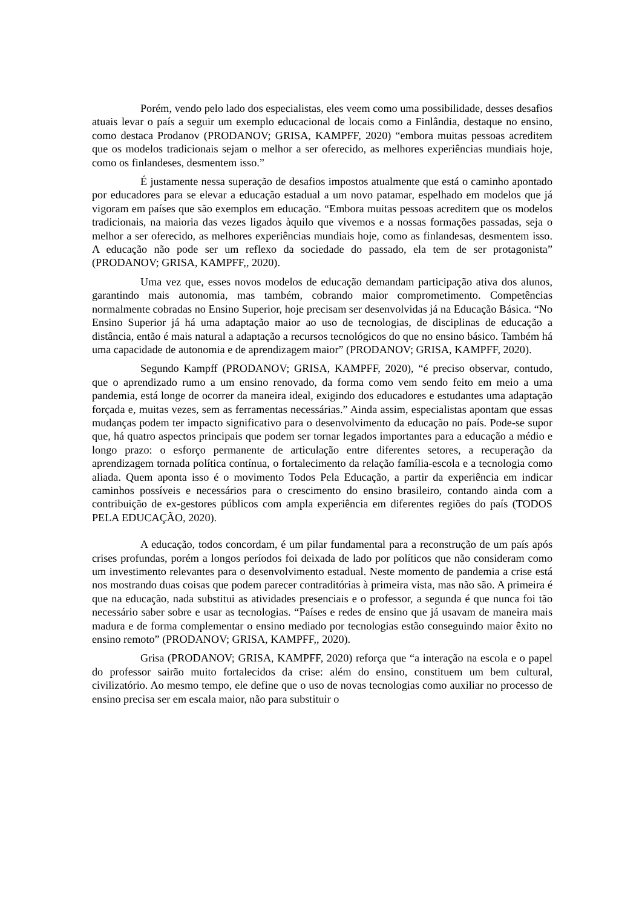Porém, vendo pelo lado dos especialistas, eles veem como uma possibilidade, desses desafios atuais levar o país a seguir um exemplo educacional de locais como a Finlândia, destaque no ensino, como destaca Prodanov (PRODANOV; GRISA, KAMPFF, 2020) “embora muitas pessoas acreditem que os modelos tradicionais sejam o melhor a ser oferecido, as melhores experiências mundiais hoje, como os finlandeses, desmentem isso.”
É justamente nessa superação de desafios impostos atualmente que está o caminho apontado por educadores para se elevar a educação estadual a um novo patamar, espelhado em modelos que já vigoram em países que são exemplos em educação. “Embora muitas pessoas acreditem que os modelos tradicionais, na maioria das vezes ligados àquilo que vivemos e a nossas formações passadas, seja o melhor a ser oferecido, as melhores experiências mundiais hoje, como as finlandesas, desmentem isso. A educação não pode ser um reflexo da sociedade do passado, ela tem de ser protagonista” (PRODANOV; GRISA, KAMPFF,, 2020).
Uma vez que, esses novos modelos de educação demandam participação ativa dos alunos, garantindo mais autonomia, mas também, cobrando maior comprometimento. Competências normalmente cobradas no Ensino Superior, hoje precisam ser desenvolvidas já na Educação Básica. “No Ensino Superior já há uma adaptação maior ao uso de tecnologias, de disciplinas de educação a distância, então é mais natural a adaptação a recursos tecnológicos do que no ensino básico. Também há uma capacidade de autonomia e de aprendizagem maior” (PRODANOV; GRISA, KAMPFF, 2020).
Segundo Kampff (PRODANOV; GRISA, KAMPFF, 2020), “é preciso observar, contudo, que o aprendizado rumo a um ensino renovado, da forma como vem sendo feito em meio a uma pandemia, está longe de ocorrer da maneira ideal, exigindo dos educadores e estudantes uma adaptação forçada e, muitas vezes, sem as ferramentas necessárias.” Ainda assim, especialistas apontam que essas mudanças podem ter impacto significativo para o desenvolvimento da educação no país. Pode-se supor que, há quatro aspectos principais que podem ser tornar legados importantes para a educação a médio e longo prazo: o esforço permanente de articulação entre diferentes setores, a recuperação da aprendizagem tornada política contínua, o fortalecimento da relação família-escola e a tecnologia como aliada. Quem aponta isso é o movimento Todos Pela Educação, a partir da experiência em indicar caminhos possíveis e necessários para o crescimento do ensino brasileiro, contando ainda com a contribuição de ex-gestores públicos com ampla experiência em diferentes regiões do país (TODOS PELA EDUCAÇÃO, 2020).
A educação, todos concordam, é um pilar fundamental para a reconstrução de um país após crises profundas, porém a longos períodos foi deixada de lado por políticos que não consideram como um investimento relevantes para o desenvolvimento estadual. Neste momento de pandemia a crise está nos mostrando duas coisas que podem parecer contraditórias à primeira vista, mas não são. A primeira é que na educação, nada substitui as atividades presenciais e o professor, a segunda é que nunca foi tão necessário saber sobre e usar as tecnologias. “Países e redes de ensino que já usavam de maneira mais madura e de forma complementar o ensino mediado por tecnologias estão conseguindo maior êxito no ensino remoto” (PRODANOV; GRISA, KAMPFF,, 2020).
Grisa (PRODANOV; GRISA, KAMPFF, 2020) reforça que “a interação na escola e o papel do professor sairão muito fortalecidos da crise: além do ensino, constituem um bem cultural, civilizatório. Ao mesmo tempo, ele define que o uso de novas tecnologias como auxiliar no processo de ensino precisa ser em escala maior, não para substituir o